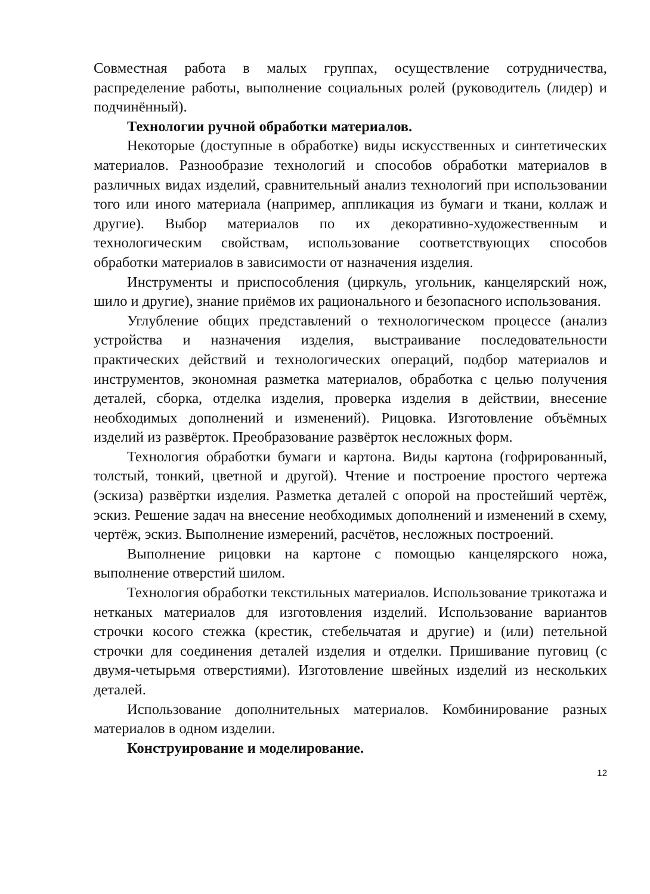Совместная работа в малых группах, осуществление сотрудничества, распределение работы, выполнение социальных ролей (руководитель (лидер) и подчинённый).
Технологии ручной обработки материалов.
Некоторые (доступные в обработке) виды искусственных и синтетических материалов. Разнообразие технологий и способов обработки материалов в различных видах изделий, сравнительный анализ технологий при использовании того или иного материала (например, аппликация из бумаги и ткани, коллаж и другие). Выбор материалов по их декоративно-художественным и технологическим свойствам, использование соответствующих способов обработки материалов в зависимости от назначения изделия.
Инструменты и приспособления (циркуль, угольник, канцелярский нож, шило и другие), знание приёмов их рационального и безопасного использования.
Углубление общих представлений о технологическом процессе (анализ устройства и назначения изделия, выстраивание последовательности практических действий и технологических операций, подбор материалов и инструментов, экономная разметка материалов, обработка с целью получения деталей, сборка, отделка изделия, проверка изделия в действии, внесение необходимых дополнений и изменений). Рицовка. Изготовление объёмных изделий из развёрток. Преобразование развёрток несложных форм.
Технология обработки бумаги и картона. Виды картона (гофрированный, толстый, тонкий, цветной и другой). Чтение и построение простого чертежа (эскиза) развёртки изделия. Разметка деталей с опорой на простейший чертёж, эскиз. Решение задач на внесение необходимых дополнений и изменений в схему, чертёж, эскиз. Выполнение измерений, расчётов, несложных построений.
Выполнение рицовки на картоне с помощью канцелярского ножа, выполнение отверстий шилом.
Технология обработки текстильных материалов. Использование трикотажа и нетканых материалов для изготовления изделий. Использование вариантов строчки косого стежка (крестик, стебельчатая и другие) и (или) петельной строчки для соединения деталей изделия и отделки. Пришивание пуговиц (с двумя-четырьмя отверстиями). Изготовление швейных изделий из нескольких деталей.
Использование дополнительных материалов. Комбинирование разных материалов в одном изделии.
Конструирование и моделирование.
12